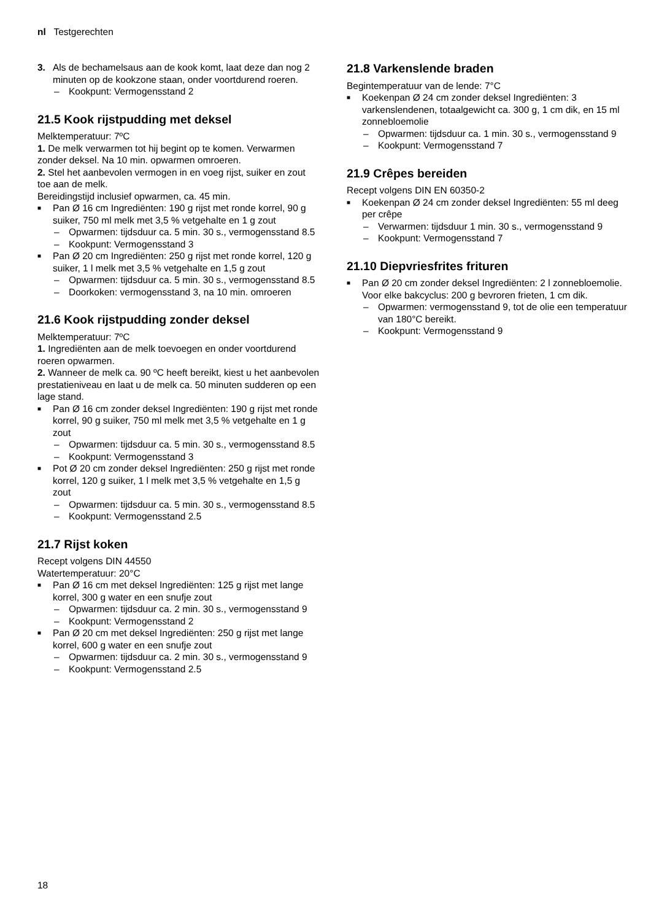nl Testgerechten
3. Als de bechamelsaus aan de kook komt, laat deze dan nog 2 minuten op de kookzone staan, onder voortdurend roeren.
– Kookpunt: Vermogensstand 2
21.5 Kook rijstpudding met deksel
Melktemperatuur: 7ºC
1. De melk verwarmen tot hij begint op te komen. Verwarmen zonder deksel. Na 10 min. opwarmen omroeren.
2. Stel het aanbevolen vermogen in en voeg rijst, suiker en zout toe aan de melk.
Bereidingstijd inclusief opwarmen, ca. 45 min.
Pan Ø 16 cm Ingrediënten: 190 g rijst met ronde korrel, 90 g suiker, 750 ml melk met 3,5 % vetgehalte en 1 g zout
– Opwarmen: tijdsduur ca. 5 min. 30 s., vermogensstand 8.5
– Kookpunt: Vermogensstand 3
Pan Ø 20 cm Ingrediënten: 250 g rijst met ronde korrel, 120 g suiker, 1 l melk met 3,5 % vetgehalte en 1,5 g zout
– Opwarmen: tijdsduur ca. 5 min. 30 s., vermogensstand 8.5
– Doorkoken: vermogensstand 3, na 10 min. omroeren
21.6 Kook rijstpudding zonder deksel
Melktemperatuur: 7ºC
1. Ingrediënten aan de melk toevoegen en onder voortdurend roeren opwarmen.
2. Wanneer de melk ca. 90 ºC heeft bereikt, kiest u het aanbevolen prestatieniveau en laat u de melk ca. 50 minuten sudderen op een lage stand.
Pan Ø 16 cm zonder deksel Ingrediënten: 190 g rijst met ronde korrel, 90 g suiker, 750 ml melk met 3,5 % vetgehalte en 1 g zout
– Opwarmen: tijdsduur ca. 5 min. 30 s., vermogensstand 8.5
– Kookpunt: Vermogensstand 3
Pot Ø 20 cm zonder deksel Ingrediënten: 250 g rijst met ronde korrel, 120 g suiker, 1 l melk met 3,5 % vetgehalte en 1,5 g zout
– Opwarmen: tijdsduur ca. 5 min. 30 s., vermogensstand 8.5
– Kookpunt: Vermogensstand 2.5
21.7 Rijst koken
Recept volgens DIN 44550
Watertemperatuur: 20°C
Pan Ø 16 cm met deksel Ingrediënten: 125 g rijst met lange korrel, 300 g water en een snufje zout
– Opwarmen: tijdsduur ca. 2 min. 30 s., vermogensstand 9
– Kookpunt: Vermogensstand 2
Pan Ø 20 cm met deksel Ingrediënten: 250 g rijst met lange korrel, 600 g water en een snufje zout
– Opwarmen: tijdsduur ca. 2 min. 30 s., vermogensstand 9
– Kookpunt: Vermogensstand 2.5
21.8 Varkenslende braden
Begintemperatuur van de lende: 7°C
Koekenpan Ø 24 cm zonder deksel Ingrediënten: 3 varkenslendenen, totaalgewicht ca. 300 g, 1 cm dik, en 15 ml zonnebloemolie
– Opwarmen: tijdsduur ca. 1 min. 30 s., vermogensstand 9
– Kookpunt: Vermogensstand 7
21.9 Crêpes bereiden
Recept volgens DIN EN 60350-2
Koekenpan Ø 24 cm zonder deksel Ingrediënten: 55 ml deeg per crêpe
– Verwarmen: tijdsduur 1 min. 30 s., vermogensstand 9
– Kookpunt: Vermogensstand 7
21.10 Diepvriesfrites frituren
Pan Ø 20 cm zonder deksel Ingrediënten: 2 l zonnebloemolie. Voor elke bakcyclus: 200 g bevroren frieten, 1 cm dik.
– Opwarmen: vermogensstand 9, tot de olie een temperatuur van 180°C bereikt.
– Kookpunt: Vermogensstand 9
18